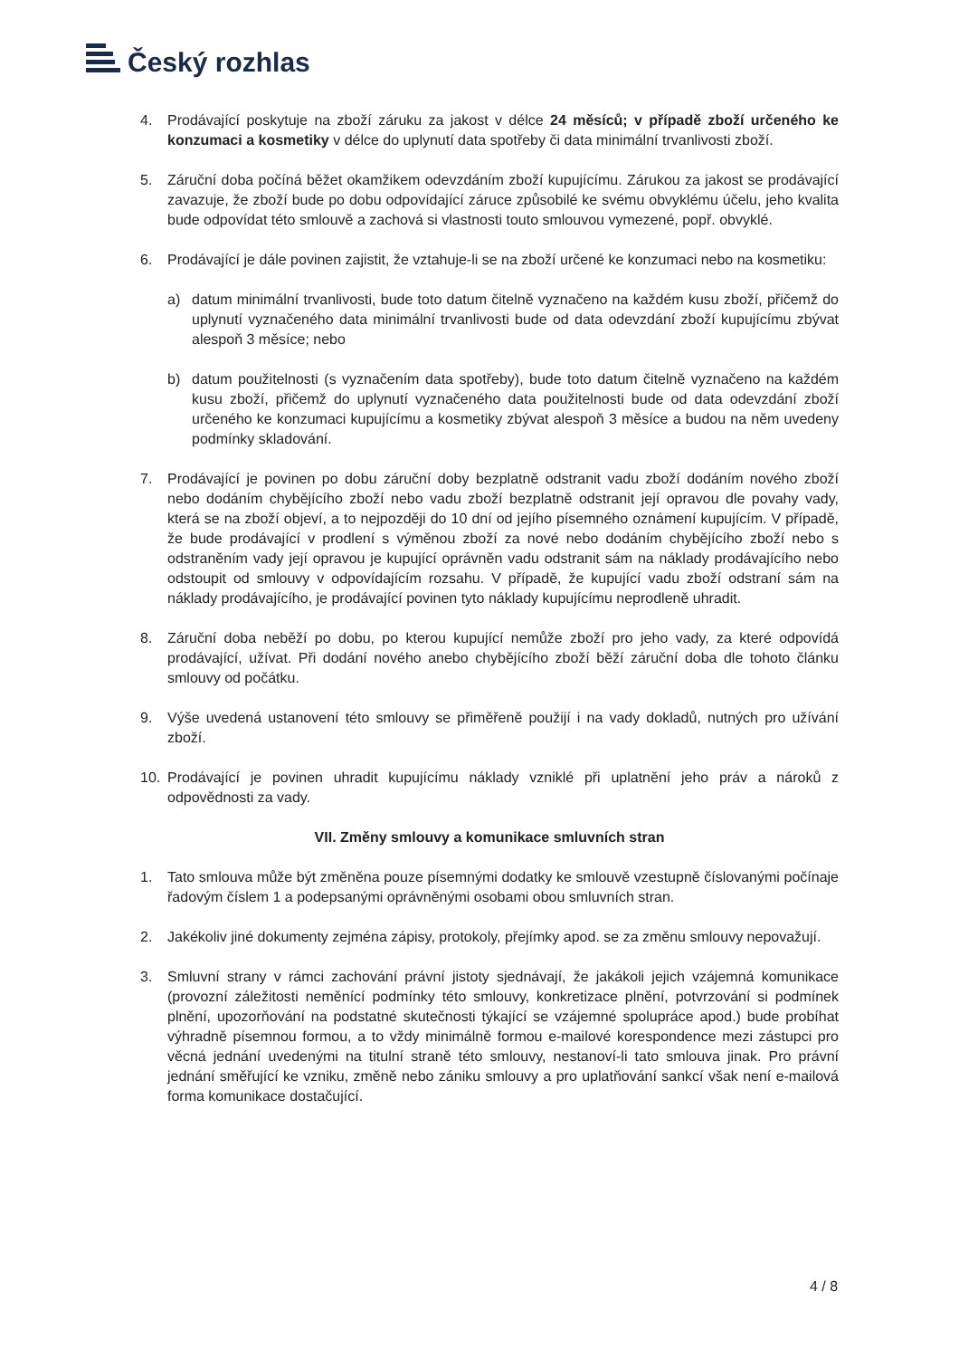Český rozhlas
4. Prodávající poskytuje na zboží záruku za jakost v délce 24 měsíců; v případě zboží určeného ke konzumaci a kosmetiky v délce do uplynutí data spotřeby či data minimální trvanlivosti zboží.
5. Záruční doba počíná běžet okamžikem odevzdáním zboží kupujícímu. Zárukou za jakost se prodávající zavazuje, že zboží bude po dobu odpovídající záruce způsobilé ke svému obvyklému účelu, jeho kvalita bude odpovídat této smlouvě a zachová si vlastnosti touto smlouvou vymezené, popř. obvyklé.
6. Prodávající je dále povinen zajistit, že vztahuje-li se na zboží určené ke konzumaci nebo na kosmetiku:
a) datum minimální trvanlivosti, bude toto datum čitelně vyznačeno na každém kusu zboží, přičemž do uplynutí vyznačeného data minimální trvanlivosti bude od data odevzdání zboží kupujícímu zbývat alespoň 3 měsíce; nebo
b) datum použitelnosti (s vyznačením data spotřeby), bude toto datum čitelně vyznačeno na každém kusu zboží, přičemž do uplynutí vyznačeného data použitelnosti bude od data odevzdání zboží určeného ke konzumaci kupujícímu a kosmetiky zbývat alespoň 3 měsíce a budou na něm uvedeny podmínky skladování.
7. Prodávající je povinen po dobu záruční doby bezplatně odstranit vadu zboží dodáním nového zboží nebo dodáním chybějícího zboží nebo vadu zboží bezplatně odstranit její opravou dle povahy vady, která se na zboží objeví, a to nejpozději do 10 dní od jejího písemného oznámení kupujícím. V případě, že bude prodávající v prodlení s výměnou zboží za nové nebo dodáním chybějícího zboží nebo s odstraněním vady její opravou je kupující oprávněn vadu odstranit sám na náklady prodávajícího nebo odstoupit od smlouvy v odpovídajícím rozsahu. V případě, že kupující vadu zboží odstraní sám na náklady prodávajícího, je prodávající povinen tyto náklady kupujícímu neprodleně uhradit.
8. Záruční doba neběží po dobu, po kterou kupující nemůže zboží pro jeho vady, za které odpovídá prodávající, užívat. Při dodání nového anebo chybějícího zboží běží záruční doba dle tohoto článku smlouvy od počátku.
9. Výše uvedená ustanovení této smlouvy se přiměřeně použijí i na vady dokladů, nutných pro užívání zboží.
10. Prodávající je povinen uhradit kupujícímu náklady vzniklé při uplatnění jeho práv a nároků z odpovědnosti za vady.
VII. Změny smlouvy a komunikace smluvních stran
1. Tato smlouva může být změněna pouze písemnými dodatky ke smlouvě vzestupně číslovanými počínaje řadovým číslem 1 a podepsanými oprávněnými osobami obou smluvních stran.
2. Jakékoliv jiné dokumenty zejména zápisy, protokoly, přejímky apod. se za změnu smlouvy nepovažují.
3. Smluvní strany v rámci zachování právní jistoty sjednávají, že jakákoli jejich vzájemná komunikace (provozní záležitosti neměnící podmínky této smlouvy, konkretizace plnění, potvrzování si podmínek plnění, upozorňování na podstatné skutečnosti týkající se vzájemné spolupráce apod.) bude probíhat výhradně písemnou formou, a to vždy minimálně formou e-mailové korespondence mezi zástupci pro věcná jednání uvedenými na titulní straně této smlouvy, nestanoví-li tato smlouva jinak. Pro právní jednání směřující ke vzniku, změně nebo zániku smlouvy a pro uplatňování sankcí však není e-mailová forma komunikace dostačující.
4 / 8